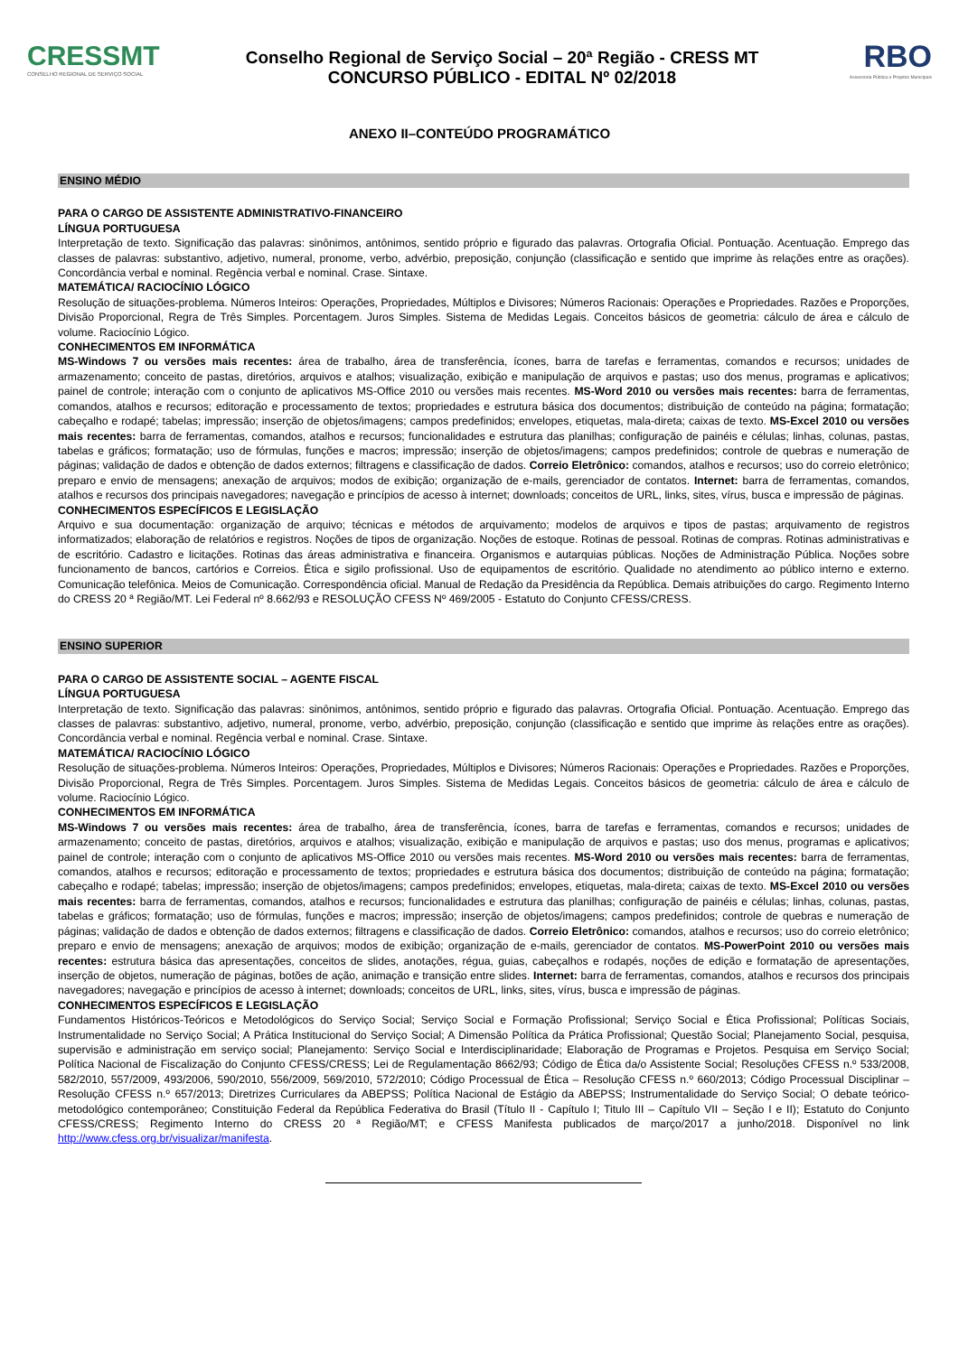CRESSMT
CONSELHO REGIONAL DE SERVIÇO SOCIAL
Conselho Regional de Serviço Social – 20ª Região - CRESS MT
CONCURSO PÚBLICO - EDITAL Nº 02/2018
RBO
Assessoria Pública e Projetos Municipais
ANEXO II–CONTEÚDO PROGRAMÁTICO
ENSINO MÉDIO
PARA O CARGO DE ASSISTENTE ADMINISTRATIVO-FINANCEIRO
LÍNGUA PORTUGUESA
Interpretação de texto. Significação das palavras: sinônimos, antônimos, sentido próprio e figurado das palavras. Ortografia Oficial. Pontuação. Acentuação. Emprego das classes de palavras: substantivo, adjetivo, numeral, pronome, verbo, advérbio, preposição, conjunção (classificação e sentido que imprime às relações entre as orações). Concordância verbal e nominal. Regência verbal e nominal. Crase. Sintaxe.
MATEMÁTICA/ RACIOCÍNIO LÓGICO
Resolução de situações-problema. Números Inteiros: Operações, Propriedades, Múltiplos e Divisores; Números Racionais: Operações e Propriedades. Razões e Proporções, Divisão Proporcional, Regra de Três Simples. Porcentagem. Juros Simples. Sistema de Medidas Legais. Conceitos básicos de geometria: cálculo de área e cálculo de volume. Raciocínio Lógico.
CONHECIMENTOS EM INFORMÁTICA
MS-Windows 7 ou versões mais recentes: área de trabalho, área de transferência, ícones, barra de tarefas e ferramentas, comandos e recursos; unidades de armazenamento; conceito de pastas, diretórios, arquivos e atalhos; visualização, exibição e manipulação de arquivos e pastas; uso dos menus, programas e aplicativos; painel de controle; interação com o conjunto de aplicativos MS-Office 2010 ou versões mais recentes. MS-Word 2010 ou versões mais recentes: barra de ferramentas, comandos, atalhos e recursos; editoração e processamento de textos; propriedades e estrutura básica dos documentos; distribuição de conteúdo na página; formatação; cabeçalho e rodapé; tabelas; impressão; inserção de objetos/imagens; campos predefinidos; envelopes, etiquetas, mala-direta; caixas de texto. MS-Excel 2010 ou versões mais recentes: barra de ferramentas, comandos, atalhos e recursos; funcionalidades e estrutura das planilhas; configuração de painéis e células; linhas, colunas, pastas, tabelas e gráficos; formatação; uso de fórmulas, funções e macros; impressão; inserção de objetos/imagens; campos predefinidos; controle de quebras e numeração de páginas; validação de dados e obtenção de dados externos; filtragens e classificação de dados. Correio Eletrônico: comandos, atalhos e recursos; uso do correio eletrônico; preparo e envio de mensagens; anexação de arquivos; modos de exibição; organização de e-mails, gerenciador de contatos. Internet: barra de ferramentas, comandos, atalhos e recursos dos principais navegadores; navegação e princípios de acesso à internet; downloads; conceitos de URL, links, sites, vírus, busca e impressão de páginas.
CONHECIMENTOS ESPECÍFICOS E LEGISLAÇÃO
Arquivo e sua documentação: organização de arquivo; técnicas e métodos de arquivamento; modelos de arquivos e tipos de pastas; arquivamento de registros informatizados; elaboração de relatórios e registros. Noções de tipos de organização. Noções de estoque. Rotinas de pessoal. Rotinas de compras. Rotinas administrativas e de escritório. Cadastro e licitações. Rotinas das áreas administrativa e financeira. Organismos e autarquias públicas. Noções de Administração Pública. Noções sobre funcionamento de bancos, cartórios e Correios. Ética e sigilo profissional. Uso de equipamentos de escritório. Qualidade no atendimento ao público interno e externo. Comunicação telefônica. Meios de Comunicação. Correspondência oficial. Manual de Redação da Presidência da República. Demais atribuições do cargo. Regimento Interno do CRESS 20 ª Região/MT. Lei Federal nº 8.662/93 e RESOLUÇÃO CFESS Nº 469/2005 - Estatuto do Conjunto CFESS/CRESS.
ENSINO SUPERIOR
PARA O CARGO DE ASSISTENTE SOCIAL – AGENTE FISCAL
LÍNGUA PORTUGUESA
Interpretação de texto. Significação das palavras: sinônimos, antônimos, sentido próprio e figurado das palavras. Ortografia Oficial. Pontuação. Acentuação. Emprego das classes de palavras: substantivo, adjetivo, numeral, pronome, verbo, advérbio, preposição, conjunção (classificação e sentido que imprime às relações entre as orações). Concordância verbal e nominal. Regência verbal e nominal. Crase. Sintaxe.
MATEMÁTICA/ RACIOCÍNIO LÓGICO
Resolução de situações-problema. Números Inteiros: Operações, Propriedades, Múltiplos e Divisores; Números Racionais: Operações e Propriedades. Razões e Proporções, Divisão Proporcional, Regra de Três Simples. Porcentagem. Juros Simples. Sistema de Medidas Legais. Conceitos básicos de geometria: cálculo de área e cálculo de volume. Raciocínio Lógico.
CONHECIMENTOS EM INFORMÁTICA
MS-Windows 7 ou versões mais recentes: área de trabalho, área de transferência, ícones, barra de tarefas e ferramentas, comandos e recursos; unidades de armazenamento; conceito de pastas, diretórios, arquivos e atalhos; visualização, exibição e manipulação de arquivos e pastas; uso dos menus, programas e aplicativos; painel de controle; interação com o conjunto de aplicativos MS-Office 2010 ou versões mais recentes. MS-Word 2010 ou versões mais recentes: barra de ferramentas, comandos, atalhos e recursos; editoração e processamento de textos; propriedades e estrutura básica dos documentos; distribuição de conteúdo na página; formatação; cabeçalho e rodapé; tabelas; impressão; inserção de objetos/imagens; campos predefinidos; envelopes, etiquetas, mala-direta; caixas de texto. MS-Excel 2010 ou versões mais recentes: barra de ferramentas, comandos, atalhos e recursos; funcionalidades e estrutura das planilhas; configuração de painéis e células; linhas, colunas, pastas, tabelas e gráficos; formatação; uso de fórmulas, funções e macros; impressão; inserção de objetos/imagens; campos predefinidos; controle de quebras e numeração de páginas; validação de dados e obtenção de dados externos; filtragens e classificação de dados. Correio Eletrônico: comandos, atalhos e recursos; uso do correio eletrônico; preparo e envio de mensagens; anexação de arquivos; modos de exibição; organização de e-mails, gerenciador de contatos. MS-PowerPoint 2010 ou versões mais recentes: estrutura básica das apresentações, conceitos de slides, anotações, régua, guias, cabeçalhos e rodapés, noções de edição e formatação de apresentações, inserção de objetos, numeração de páginas, botões de ação, animação e transição entre slides. Internet: barra de ferramentas, comandos, atalhos e recursos dos principais navegadores; navegação e princípios de acesso à internet; downloads; conceitos de URL, links, sites, vírus, busca e impressão de páginas.
CONHECIMENTOS ESPECÍFICOS E LEGISLAÇÃO
Fundamentos Históricos-Teóricos e Metodológicos do Serviço Social; Serviço Social e Formação Profissional; Serviço Social e Ética Profissional; Políticas Sociais, Instrumentalidade no Serviço Social; A Prática Institucional do Serviço Social; A Dimensão Política da Prática Profissional; Questão Social; Planejamento Social, pesquisa, supervisão e administração em serviço social; Planejamento: Serviço Social e Interdisciplinaridade; Elaboração de Programas e Projetos. Pesquisa em Serviço Social; Política Nacional de Fiscalização do Conjunto CFESS/CRESS; Lei de Regulamentação 8662/93; Código de Ética da/o Assistente Social; Resoluções CFESS n.º 533/2008, 582/2010, 557/2009, 493/2006, 590/2010, 556/2009, 569/2010, 572/2010; Código Processual de Ética – Resolução CFESS n.º 660/2013; Código Processual Disciplinar – Resolução CFESS n.º 657/2013; Diretrizes Curriculares da ABEPSS; Política Nacional de Estágio da ABEPSS; Instrumentalidade do Serviço Social; O debate teórico-metodológico contemporâneo; Constituição Federal da República Federativa do Brasil (Título II - Capítulo I; Titulo III – Capítulo VII – Seção I e II); Estatuto do Conjunto CFESS/CRESS; Regimento Interno do CRESS 20 ª Região/MT; e CFESS Manifesta publicados de março/2017 a junho/2018. Disponível no link http://www.cfess.org.br/visualizar/manifesta.